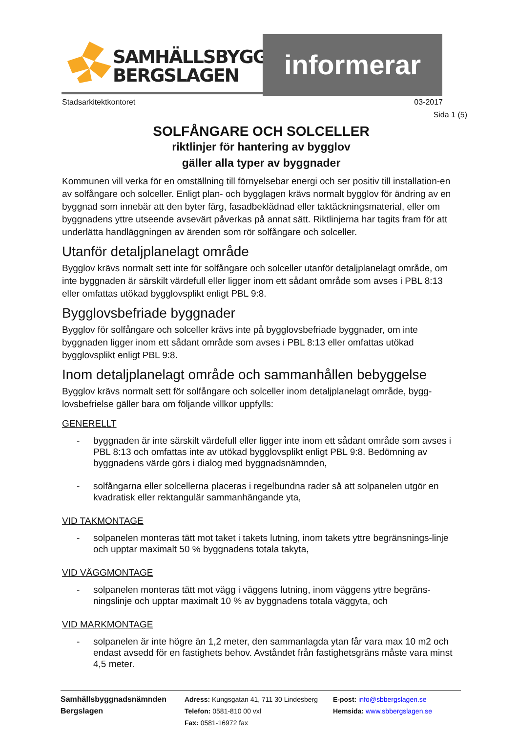SAMHÄLLSBYGGNAD
BERGSLAGEN
informerar
Stadsarkitektkontoret 03-2017
Sida 1 (5)
SOLFÅNGARE OCH SOLCELLER
riktlinjer för hantering av bygglov
gäller alla typer av byggnader
Kommunen vill verka för en omställning till förnyelsebar energi och ser positiv till installation-en av solfångare och solceller. Enligt plan- och bygglagen krävs normalt bygglov för ändring av en byggnad som innebär att den byter färg, fasadbeklädnad eller taktäckningsmaterial, eller om byggnadens yttre utseende avsevärt påverkas på annat sätt. Riktlinjerna har tagits fram för att underlätta handläggningen av ärenden som rör solfångare och solceller.
Utanför detaljplanelagt område
Bygglov krävs normalt sett inte för solfångare och solceller utanför detaljplanelagt område, om inte byggnaden är särskilt värdefull eller ligger inom ett sådant område som avses i PBL 8:13 eller omfattas utökad bygglovsplikt enligt PBL 9:8.
Bygglovsbefriade byggnader
Bygglov för solfångare och solceller krävs inte på bygglovsbefriade byggnader, om inte byggnaden ligger inom ett sådant område som avses i PBL 8:13 eller omfattas utökad bygglovsplikt enligt PBL 9:8.
Inom detaljplanelagt område och sammanhållen bebyggelse
Bygglov krävs normalt sett för solfångare och solceller inom detaljplanelagt område, bygg-lovsbefrielse gäller bara om följande villkor uppfylls:
GENERELLT
- byggnaden är inte särskilt värdefull eller ligger inte inom ett sådant område som avses i PBL 8:13 och omfattas inte av utökad bygglovsplikt enligt PBL 9:8. Bedömning av byggnadens värde görs i dialog med byggnadsnämnden,
- solfångarna eller solcellerna placeras i regelbundna rader så att solpanelen utgör en kvadratisk eller rektangulär sammanhängande yta,
VID TAKMONTAGE
- solpanelen monteras tätt mot taket i takets lutning, inom takets yttre begränsnings-linje och upptar maximalt 50 % byggnadens totala takyta,
VID VÄGGMONTAGE
- solpanelen monteras tätt mot vägg i väggens lutning, inom väggens yttre begräns-ningslinje och upptar maximalt 10 % av byggnadens totala väggyta, och
VID MARKMONTAGE
- solpanelen är inte högre än 1,2 meter, den sammanlagda ytan får vara max 10 m2 och endast avsedd för en fastighets behov. Avståndet från fastighetsgräns måste vara minst 4,5 meter.
Samhällsbyggnadsnämnden
Bergslagen
Adress: Kungsgatan 41, 711 30 Lindesberg
Telefon: 0581-810 00 vxl
Fax: 0581-16972 fax
E-post: info@sbbergslagen.se
Hemsida: www.sbbergslagen.se